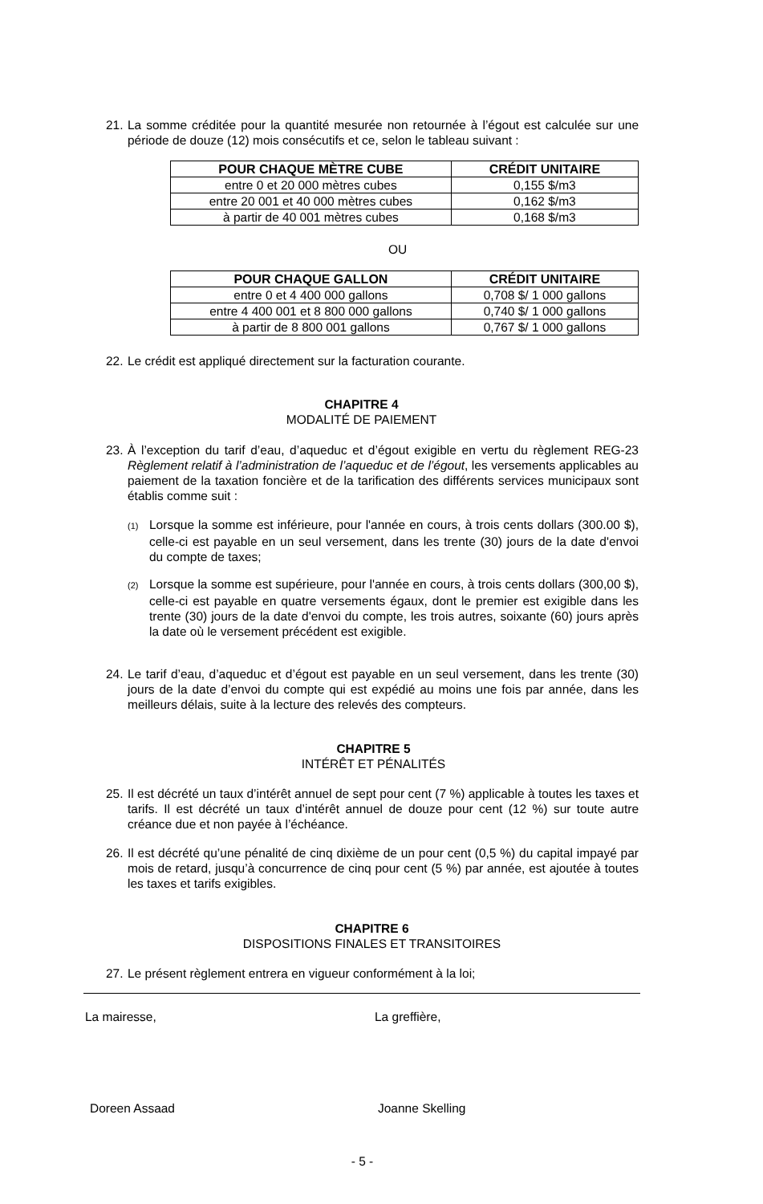21. La somme créditée pour la quantité mesurée non retournée à l’égout est calculée sur une période de douze (12) mois consécutifs et ce, selon le tableau suivant :
| POUR CHAQUE MÈTRE CUBE | CRÉDIT UNITAIRE |
| --- | --- |
| entre 0 et 20 000 mètres cubes | 0,155 $/m3 |
| entre 20 001 et 40 000 mètres cubes | 0,162 $/m3 |
| à partir de 40 001 mètres cubes | 0,168 $/m3 |
OU
| POUR CHAQUE GALLON | CRÉDIT UNITAIRE |
| --- | --- |
| entre 0 et 4 400 000 gallons | 0,708 $/ 1 000 gallons |
| entre 4 400 001 et 8 800 000 gallons | 0,740 $/ 1 000 gallons |
| à partir de 8 800 001 gallons | 0,767 $/ 1 000 gallons |
22. Le crédit est appliqué directement sur la facturation courante.
CHAPITRE 4
MODALITÉ DE PAIEMENT
23. À l’exception du tarif d’eau, d’aqueduc et d’égout exigible en vertu du règlement REG-23 Règlement relatif à l’administration de l’aqueduc et de l’égout, les versements applicables au paiement de la taxation foncière et de la tarification des différents services municipaux sont établis comme suit :
(1) Lorsque la somme est inférieure, pour l'année en cours, à trois cents dollars (300.00 $), celle-ci est payable en un seul versement, dans les trente (30) jours de la date d'envoi du compte de taxes;
(2) Lorsque la somme est supérieure, pour l'année en cours, à trois cents dollars (300,00 $), celle-ci est payable en quatre versements égaux, dont le premier est exigible dans les trente (30) jours de la date d'envoi du compte, les trois autres, soixante (60) jours après la date où le versement précédent est exigible.
24. Le tarif d’eau, d’aqueduc et d’égout est payable en un seul versement, dans les trente (30) jours de la date d’envoi du compte qui est expédié au moins une fois par année, dans les meilleurs délais, suite à la lecture des relevés des compteurs.
CHAPITRE 5
INTÉRÊT ET PÉNALITÉS
25. Il est décrété un taux d’intérêt annuel de sept pour cent (7 %) applicable à toutes les taxes et tarifs. Il est décrété un taux d’intérêt annuel de douze pour cent (12 %) sur toute autre créance due et non payée à l’échéance.
26. Il est décrété qu’une pénalité de cinq dixième de un pour cent (0,5 %) du capital impayé par mois de retard, jusqu’à concurrence de cinq pour cent (5 %) par année, est ajoutée à toutes les taxes et tarifs exigibles.
CHAPITRE 6
DISPOSITIONS FINALES ET TRANSITOIRES
27. Le présent règlement entrera en vigueur conformément à la loi;
La mairesse, La greffière,
Doreen Assaad Joanne Skelling
- 5 -